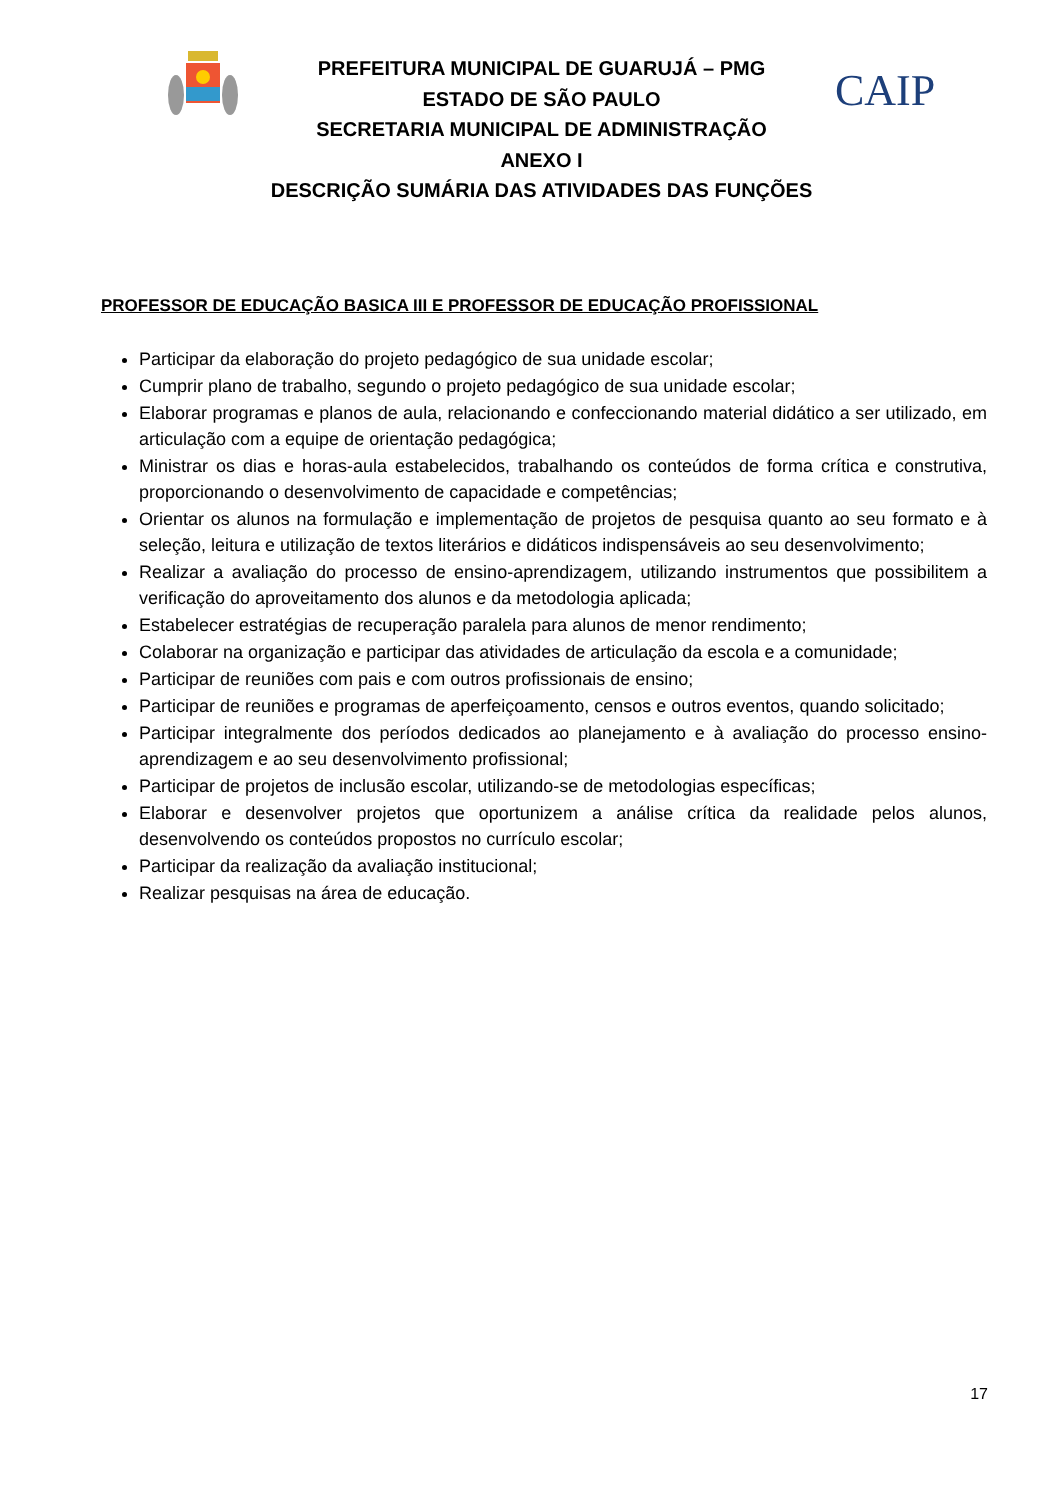PREFEITURA MUNICIPAL DE GUARUJÁ – PMG
ESTADO DE SÃO PAULO
SECRETARIA MUNICIPAL DE ADMINISTRAÇÃO
ANEXO I
DESCRIÇÃO SUMÁRIA DAS ATIVIDADES DAS FUNÇÕES
CAIP
PROFESSOR DE EDUCAÇÃO BASICA III E PROFESSOR DE EDUCAÇÃO PROFISSIONAL
Participar da elaboração do projeto pedagógico de sua unidade escolar;
Cumprir plano de trabalho, segundo o projeto pedagógico de sua unidade escolar;
Elaborar programas e planos de aula, relacionando e confeccionando material didático a ser utilizado, em articulação com a equipe de orientação pedagógica;
Ministrar os dias e horas-aula estabelecidos, trabalhando os conteúdos de forma crítica e construtiva, proporcionando o desenvolvimento de capacidade e competências;
Orientar os alunos na formulação e implementação de projetos de pesquisa quanto ao seu formato e à seleção, leitura e utilização de textos literários e didáticos indispensáveis ao seu desenvolvimento;
Realizar a avaliação do processo de ensino-aprendizagem, utilizando instrumentos que possibilitem a verificação do aproveitamento dos alunos e da metodologia aplicada;
Estabelecer estratégias de recuperação paralela para alunos de menor rendimento;
Colaborar na organização e participar das atividades de articulação da escola e a comunidade;
Participar de reuniões com pais e com outros profissionais de ensino;
Participar de reuniões e programas de aperfeiçoamento, censos e outros eventos, quando solicitado;
Participar integralmente dos períodos dedicados ao planejamento e à avaliação do processo ensino-aprendizagem e ao seu desenvolvimento profissional;
Participar de projetos de inclusão escolar, utilizando-se de metodologias específicas;
Elaborar e desenvolver projetos que oportunizem a análise crítica da realidade pelos alunos, desenvolvendo os conteúdos propostos no currículo escolar;
Participar da realização da avaliação institucional;
Realizar pesquisas na área de educação.
17